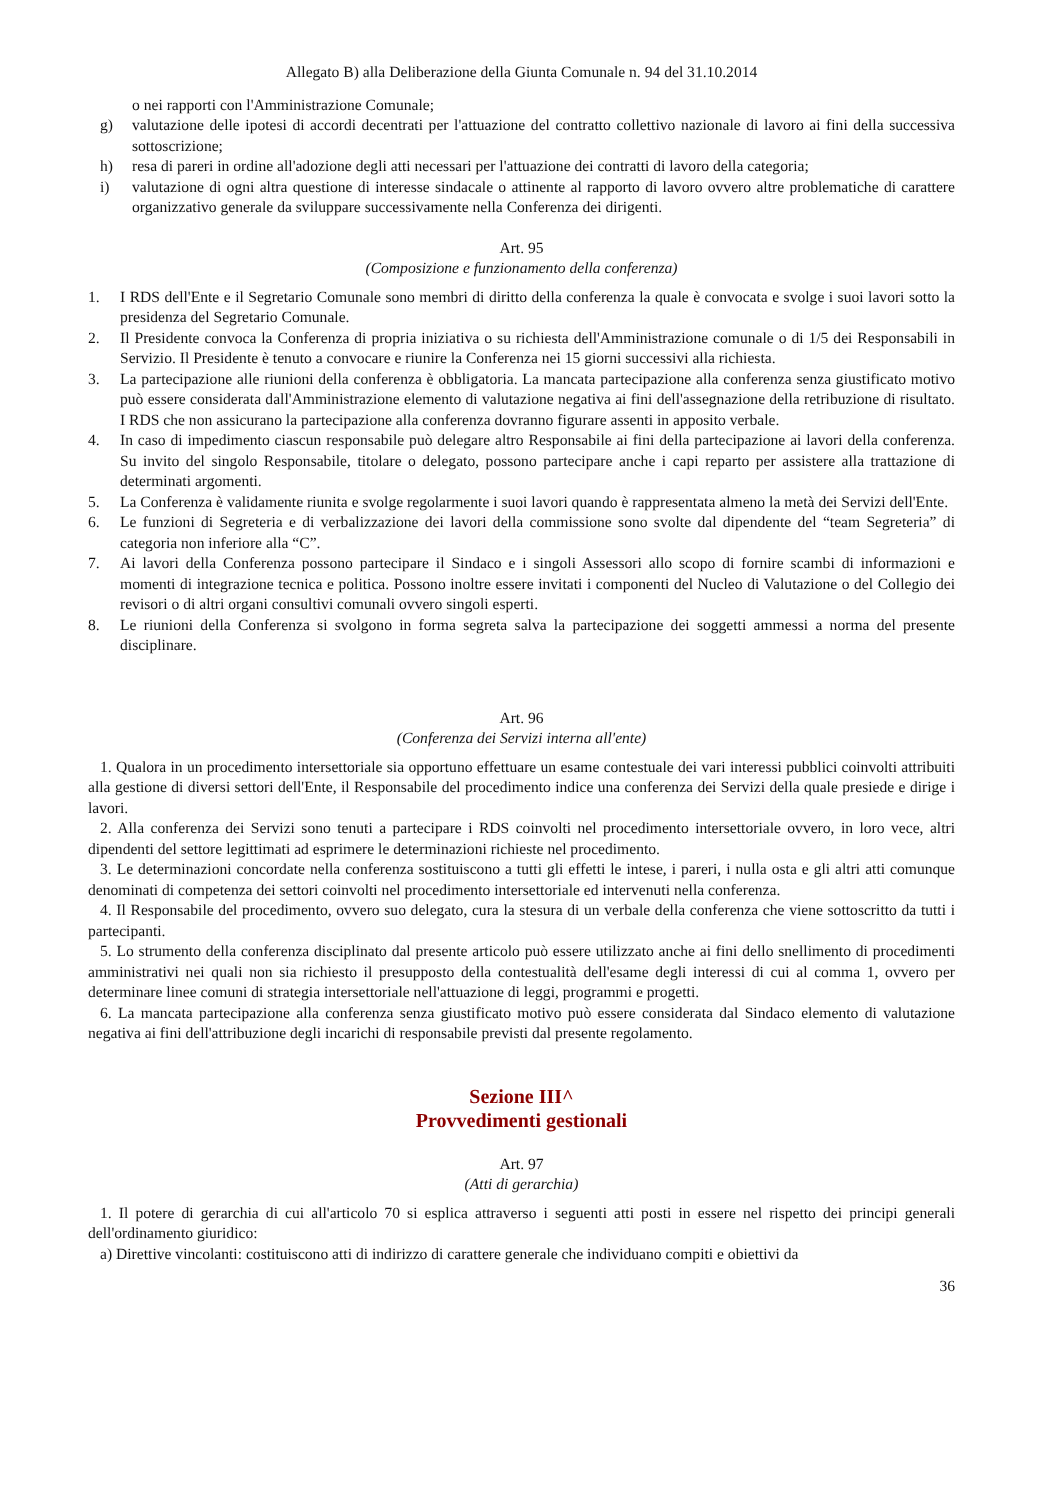Allegato B) alla Deliberazione della Giunta Comunale n. 94 del 31.10.2014
o nei rapporti con l'Amministrazione Comunale;
g) valutazione delle ipotesi di accordi decentrati per l'attuazione del contratto collettivo nazionale di lavoro ai fini della successiva sottoscrizione;
h) resa di pareri in ordine all'adozione degli atti necessari per l'attuazione dei contratti di lavoro della categoria;
i) valutazione di ogni altra questione di interesse sindacale o attinente al rapporto di lavoro ovvero altre problematiche di carattere organizzativo generale da sviluppare successivamente nella Conferenza dei dirigenti.
Art. 95
(Composizione e funzionamento della conferenza)
1. I RDS dell'Ente e il Segretario Comunale sono membri di diritto della conferenza la quale è convocata e svolge i suoi lavori sotto la presidenza del Segretario Comunale.
2. Il Presidente convoca la Conferenza di propria iniziativa o su richiesta dell'Amministrazione comunale o di 1/5 dei Responsabili in Servizio. Il Presidente è tenuto a convocare e riunire la Conferenza nei 15 giorni successivi alla richiesta.
3. La partecipazione alle riunioni della conferenza è obbligatoria. La mancata partecipazione alla conferenza senza giustificato motivo può essere considerata dall'Amministrazione elemento di valutazione negativa ai fini dell'assegnazione della retribuzione di risultato. I RDS che non assicurano la partecipazione alla conferenza dovranno figurare assenti in apposito verbale.
4. In caso di impedimento ciascun responsabile può delegare altro Responsabile ai fini della partecipazione ai lavori della conferenza. Su invito del singolo Responsabile, titolare o delegato, possono partecipare anche i capi reparto per assistere alla trattazione di determinati argomenti.
5. La Conferenza è validamente riunita e svolge regolarmente i suoi lavori quando è rappresentata almeno la metà dei Servizi dell'Ente.
6. Le funzioni di Segreteria e di verbalizzazione dei lavori della commissione sono svolte dal dipendente del “team Segreteria” di categoria non inferiore alla “C”.
7. Ai lavori della Conferenza possono partecipare il Sindaco e i singoli Assessori allo scopo di fornire scambi di informazioni e momenti di integrazione tecnica e politica. Possono inoltre essere invitati i componenti del Nucleo di Valutazione o del Collegio dei revisori o di altri organi consultivi comunali ovvero singoli esperti.
8. Le riunioni della Conferenza si svolgono in forma segreta salva la partecipazione dei soggetti ammessi a norma del presente disciplinare.
Art. 96
(Conferenza dei Servizi interna all'ente)
1. Qualora in un procedimento intersettoriale sia opportuno effettuare un esame contestuale dei vari interessi pubblici coinvolti attribuiti alla gestione di diversi settori dell'Ente, il Responsabile del procedimento indice una conferenza dei Servizi della quale presiede e dirige i lavori.
2. Alla conferenza dei Servizi sono tenuti a partecipare i RDS coinvolti nel procedimento intersettoriale ovvero, in loro vece, altri dipendenti del settore legittimati ad esprimere le determinazioni richieste nel procedimento.
3. Le determinazioni concordate nella conferenza sostituiscono a tutti gli effetti le intese, i pareri, i nulla osta e gli altri atti comunque denominati di competenza dei settori coinvolti nel procedimento intersettoriale ed intervenuti nella conferenza.
4. Il Responsabile del procedimento, ovvero suo delegato, cura la stesura di un verbale della conferenza che viene sottoscritto da tutti i partecipanti.
5. Lo strumento della conferenza disciplinato dal presente articolo può essere utilizzato anche ai fini dello snellimento di procedimenti amministrativi nei quali non sia richiesto il presupposto della contestualità dell'esame degli interessi di cui al comma 1, ovvero per determinare linee comuni di strategia intersettoriale nell'attuazione di leggi, programmi e progetti.
6. La mancata partecipazione alla conferenza senza giustificato motivo può essere considerata dal Sindaco elemento di valutazione negativa ai fini dell'attribuzione degli incarichi di responsabile previsti dal presente regolamento.
Sezione III^
Provvedimenti gestionali
Art. 97
(Atti di gerarchia)
1. Il potere di gerarchia di cui all'articolo 70 si esplica attraverso i seguenti atti posti in essere nel rispetto dei principi generali dell'ordinamento giuridico:
a) Direttive vincolanti: costituiscono atti di indirizzo di carattere generale che individuano compiti e obiettivi da
36